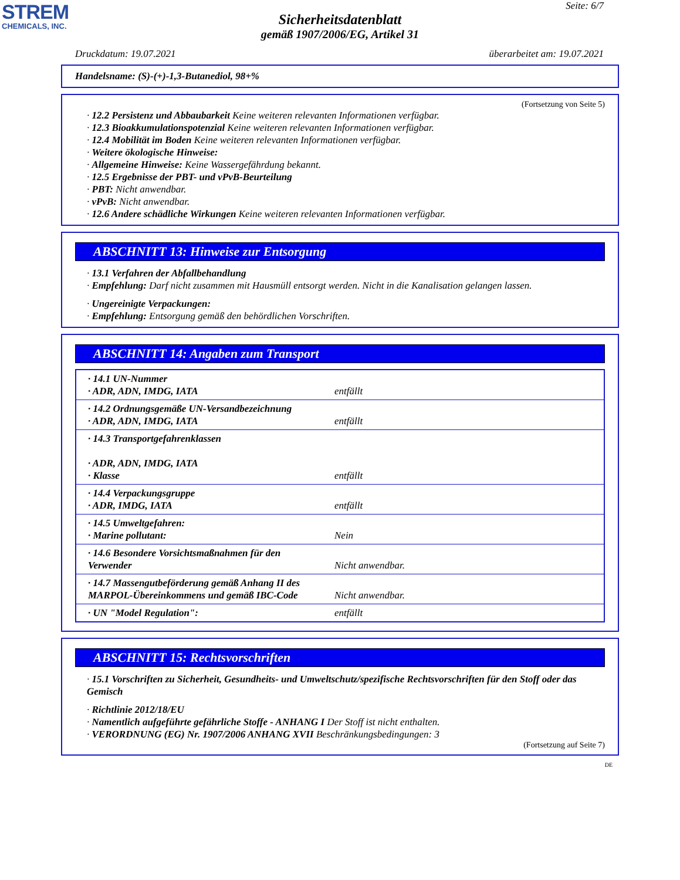STREM
CHEMICALS, INC.
Seite: 6/7
Sicherheitsdatenblatt
gemäß 1907/2006/EG, Artikel 31
Druckdatum: 19.07.2021 überarbeitet am: 19.07.2021
Handelsname: (S)-(+)-1,3-Butanediol, 98+%
(Fortsetzung von Seite 5)
· 12.2 Persistenz und Abbaubarkeit Keine weiteren relevanten Informationen verfügbar.
· 12.3 Bioakkumulationspotenzial Keine weiteren relevanten Informationen verfügbar.
· 12.4 Mobilität im Boden Keine weiteren relevanten Informationen verfügbar.
· Weitere ökologische Hinweise:
· Allgemeine Hinweise: Keine Wassergefährdung bekannt.
· 12.5 Ergebnisse der PBT- und vPvB-Beurteilung
· PBT: Nicht anwendbar.
· vPvB: Nicht anwendbar.
· 12.6 Andere schädliche Wirkungen Keine weiteren relevanten Informationen verfügbar.
ABSCHNITT 13: Hinweise zur Entsorgung
· 13.1 Verfahren der Abfallbehandlung
· Empfehlung: Darf nicht zusammen mit Hausmüll entsorgt werden. Nicht in die Kanalisation gelangen lassen.
· Ungereinigte Verpackungen:
· Empfehlung: Entsorgung gemäß den behördlichen Vorschriften.
ABSCHNITT 14: Angaben zum Transport
| · 14.1 UN-Nummer · ADR, ADN, IMDG, IATA | entfällt |
| · 14.2 Ordnungsgemäße UN-Versandbezeichnung · ADR, ADN, IMDG, IATA | entfällt |
| · 14.3 Transportgefahrenklassen · ADR, ADN, IMDG, IATA · Klasse | entfällt |
| · 14.4 Verpackungsgruppe · ADR, IMDG, IATA | entfällt |
| · 14.5 Umweltgefahren: · Marine pollutant: | Nein |
| · 14.6 Besondere Vorsichtsmaßnahmen für den Verwender | Nicht anwendbar. |
| · 14.7 Massengutbeförderung gemäß Anhang II des MARPOL-Übereinkommens und gemäß IBC-Code | Nicht anwendbar. |
| · UN "Model Regulation": | entfällt |
ABSCHNITT 15: Rechtsvorschriften
· 15.1 Vorschriften zu Sicherheit, Gesundheits- und Umweltschutz/spezifische Rechtsvorschriften für den Stoff oder das Gemisch
· Richtlinie 2012/18/EU
· Namentlich aufgeführte gefährliche Stoffe - ANHANG I Der Stoff ist nicht enthalten.
· VERORDNUNG (EG) Nr. 1907/2006 ANHANG XVII Beschränkungsbedingungen: 3
(Fortsetzung auf Seite 7)
DE